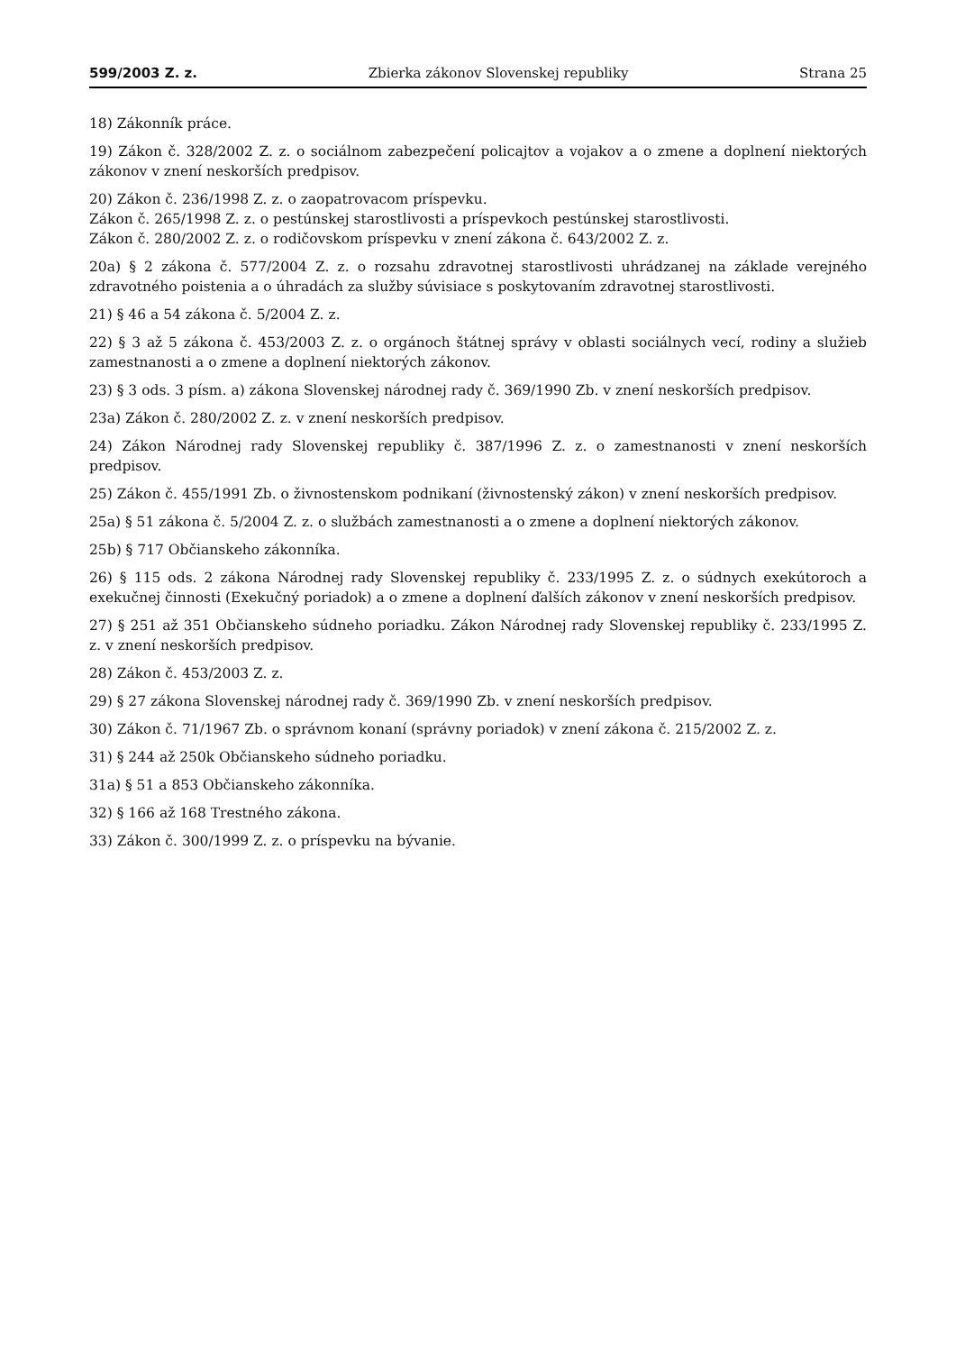599/2003 Z. z. Zbierka zákonov Slovenskej republiky Strana 25
18) Zákonník práce.
19) Zákon č. 328/2002 Z. z. o sociálnom zabezpečení policajtov a vojakov a o zmene a doplnení niektorých zákonov v znení neskorších predpisov.
20) Zákon č. 236/1998 Z. z. o zaopatrovacom príspevku.
Zákon č. 265/1998 Z. z. o pestúnskej starostlivosti a príspevkoch pestúnskej starostlivosti.
Zákon č. 280/2002 Z. z. o rodičovskom príspevku v znení zákona č. 643/2002 Z. z.
20a) § 2 zákona č. 577/2004 Z. z. o rozsahu zdravotnej starostlivosti uhrádzanej na základe verejného zdravotného poistenia a o úhradách za služby súvisiace s poskytovaním zdravotnej starostlivosti.
21) § 46 a 54 zákona č. 5/2004 Z. z.
22) § 3 až 5 zákona č. 453/2003 Z. z. o orgánoch štátnej správy v oblasti sociálnych vecí, rodiny a služieb zamestnanosti a o zmene a doplnení niektorých zákonov.
23) § 3 ods. 3 písm. a) zákona Slovenskej národnej rady č. 369/1990 Zb. v znení neskorších predpisov.
23a) Zákon č. 280/2002 Z. z. v znení neskorších predpisov.
24) Zákon Národnej rady Slovenskej republiky č. 387/1996 Z. z. o zamestnanosti v znení neskorších predpisov.
25) Zákon č. 455/1991 Zb. o živnostenskom podnikaní (živnostenský zákon) v znení neskorších predpisov.
25a) § 51 zákona č. 5/2004 Z. z. o službách zamestnanosti a o zmene a doplnení niektorých zákonov.
25b) § 717 Občianskeho zákonníka.
26) § 115 ods. 2 zákona Národnej rady Slovenskej republiky č. 233/1995 Z. z. o súdnych exekútoroch a exekučnej činnosti (Exekučný poriadok) a o zmene a doplnení ďalších zákonov v znení neskorších predpisov.
27) § 251 až 351 Občianskeho súdneho poriadku. Zákon Národnej rady Slovenskej republiky č. 233/1995 Z. z. v znení neskorších predpisov.
28) Zákon č. 453/2003 Z. z.
29) § 27 zákona Slovenskej národnej rady č. 369/1990 Zb. v znení neskorších predpisov.
30) Zákon č. 71/1967 Zb. o správnom konaní (správny poriadok) v znení zákona č. 215/2002 Z. z.
31) § 244 až 250k Občianskeho súdneho poriadku.
31a) § 51 a 853 Občianskeho zákonníka.
32) § 166 až 168 Trestného zákona.
33) Zákon č. 300/1999 Z. z. o príspevku na bývanie.